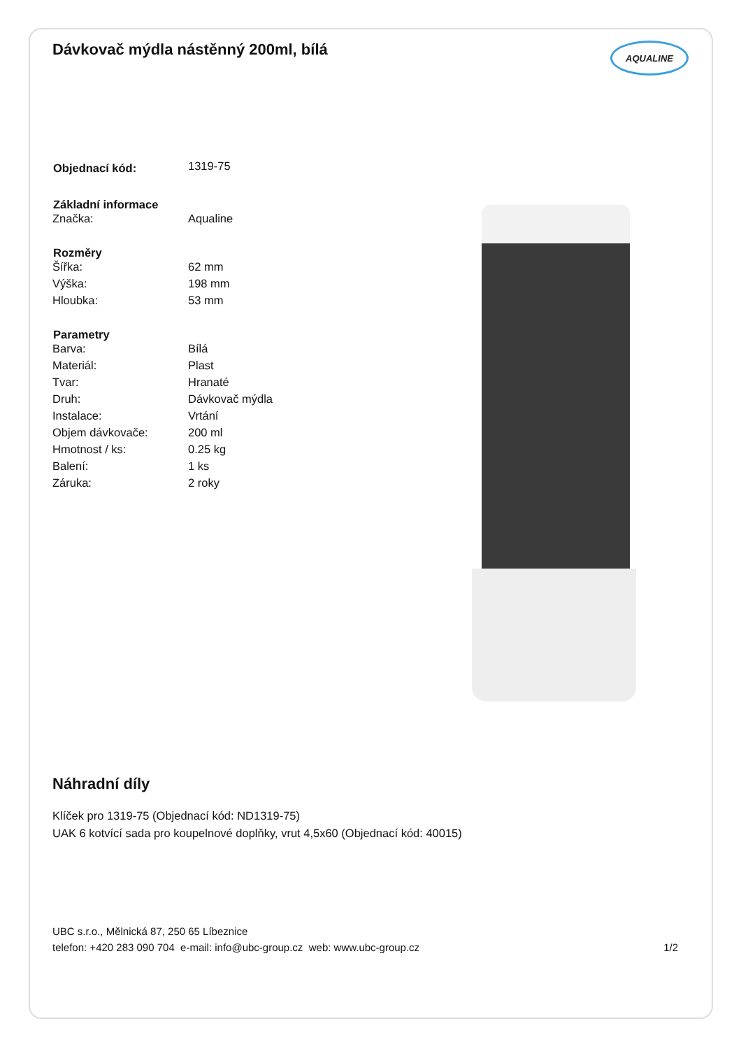Dávkovač mýdla nástěnný 200ml, bílá AQUALINE
| Objednací kód: | 1319-75 |
| Základní informace | |
| Značka: | Aqualine |
| Rozměry | |
| Šířka: | 62 mm |
| Výška: | 198 mm |
| Hloubka: | 53 mm |
| Parametry | |
| Barva: | Bílá |
| Materiál: | Plast |
| Tvar: | Hranaté |
| Druh: | Dávkovač mýdla |
| Instalace: | Vrtání |
| Objem dávkovače: | 200 ml |
| Hmotnost / ks: | 0.25 kg |
| Balení: | 1 ks |
| Záruka: | 2 roky |
Náhradní díly
Klíček pro 1319-75 (Objednací kód: ND1319-75)
UAK 6 kotvící sada pro koupelnové doplňky, vrut 4,5x60 (Objednací kód: 40015)
UBC s.r.o., Mělnická 87, 250 65 Líbeznice
telefon: +420 283 090 704 e-mail: info@ubc-group.cz web: www.ubc-group.cz 1/2